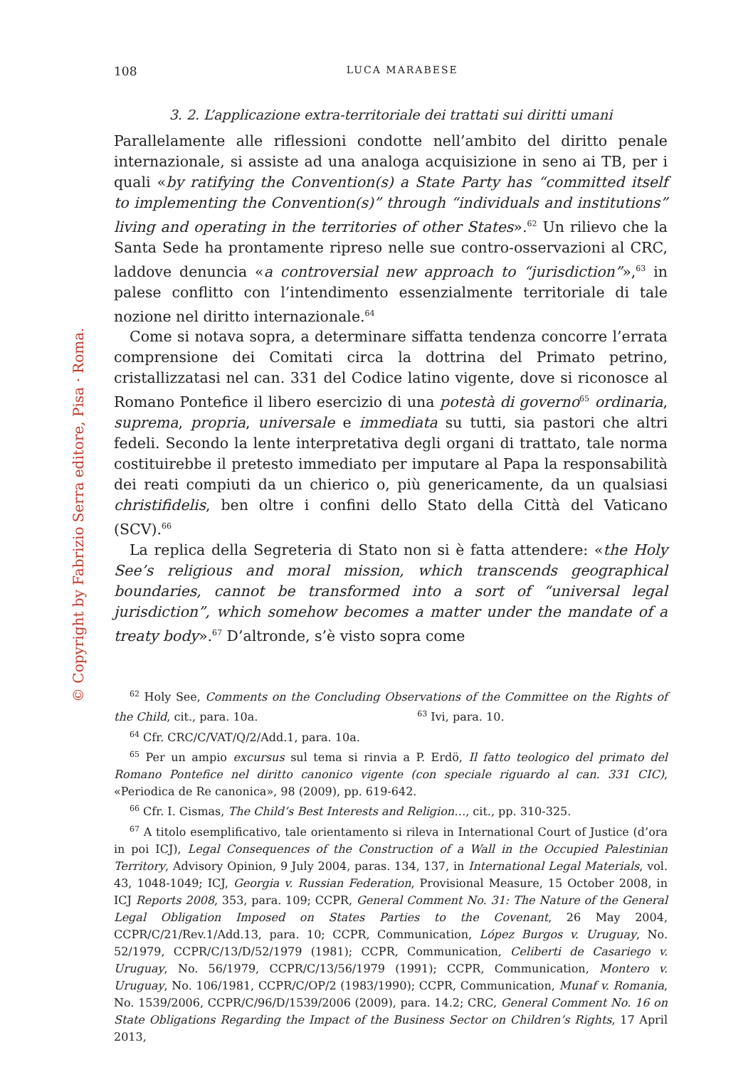© Copyright by Fabrizio Serra editore, Pisa · Roma.
108 LUCA MARABESE
3. 2. L’applicazione extra-territoriale dei trattati sui diritti umani
Parallelamente alle riflessioni condotte nell’ambito del diritto penale internazionale, si assiste ad una analoga acquisizione in seno ai TB, per i quali «by ratifying the Convention(s) a State Party has “committed itself to implementing the Convention(s)” through “individuals and institutions” living and operating in the territories of other States».<sup>62</sup> Un rilievo che la Santa Sede ha prontamente ripreso nelle sue contro-osservazioni al CRC, laddove denuncia «a controversial new approach to “jurisdiction”»,<sup>63</sup> in palese conflitto con l’intendimento essenzialmente territoriale di tale nozione nel diritto internazionale.<sup>64</sup>
Come si notava sopra, a determinare siffatta tendenza concorre l’errata comprensione dei Comitati circa la dottrina del Primato petrino, cristallizzatasi nel can. 331 del Codice latino vigente, dove si riconosce al Romano Pontefice il libero esercizio di una potestà di governo<sup>65</sup> ordinaria, suprema, propria, universale e immediata su tutti, sia pastori che altri fedeli. Secondo la lente interpretativa degli organi di trattato, tale norma costituirebbe il pretesto immediato per imputare al Papa la responsabilità dei reati compiuti da un chierico o, più genericamente, da un qualsiasi christifidelis, ben oltre i confini dello Stato della Città del Vaticano (SCV).<sup>66</sup>
La replica della Segreteria di Stato non si è fatta attendere: «the Holy See’s religious and moral mission, which transcends geographical boundaries, cannot be transformed into a sort of “universal legal jurisdiction”, which somehow becomes a matter under the mandate of a treaty body».<sup>67</sup> D’altronde, s’è visto sopra come
<sup>62</sup> Holy See, Comments on the Concluding Observations of the Committee on the Rights of the Child, cit., para. 10a. <sup>63</sup> Ivi, para. 10.
<sup>64</sup> Cfr. CRC/C/VAT/Q/2/Add.1, para. 10a.
<sup>65</sup> Per un ampio excursus sul tema si rinvia a P. Erdö, Il fatto teologico del primato del Romano Pontefice nel diritto canonico vigente (con speciale riguardo al can. 331 CIC), «Periodica de Re canonica», 98 (2009), pp. 619-642.
<sup>66</sup> Cfr. I. Cismas, The Child’s Best Interests and Religion…, cit., pp. 310-325.
<sup>67</sup> A titolo esemplificativo, tale orientamento si rileva in International Court of Justice (d’ora in poi ICJ), Legal Consequences of the Construction of a Wall in the Occupied Palestinian Territory, Advisory Opinion, 9 July 2004, paras. 134, 137, in International Legal Materials, vol. 43, 1048-1049; ICJ, Georgia v. Russian Federation, Provisional Measure, 15 October 2008, in ICJ Reports 2008, 353, para. 109; CCPR, General Comment No. 31: The Nature of the General Legal Obligation Imposed on States Parties to the Covenant, 26 May 2004, CCPR/C/21/Rev.1/Add.13, para. 10; CCPR, Communication, López Burgos v. Uruguay, No. 52/1979, CCPR/C/13/D/52/1979 (1981); CCPR, Communication, Celiberti de Casariego v. Uruguay, No. 56/1979, CCPR/C/13/56/1979 (1991); CCPR, Communication, Montero v. Uruguay, No. 106/1981, CCPR/C/OP/2 (1983/1990); CCPR, Communication, Munaf v. Romania, No. 1539/2006, CCPR/C/96/D/1539/2006 (2009), para. 14.2; CRC, General Comment No. 16 on State Obligations Regarding the Impact of the Business Sector on Children’s Rights, 17 April 2013,